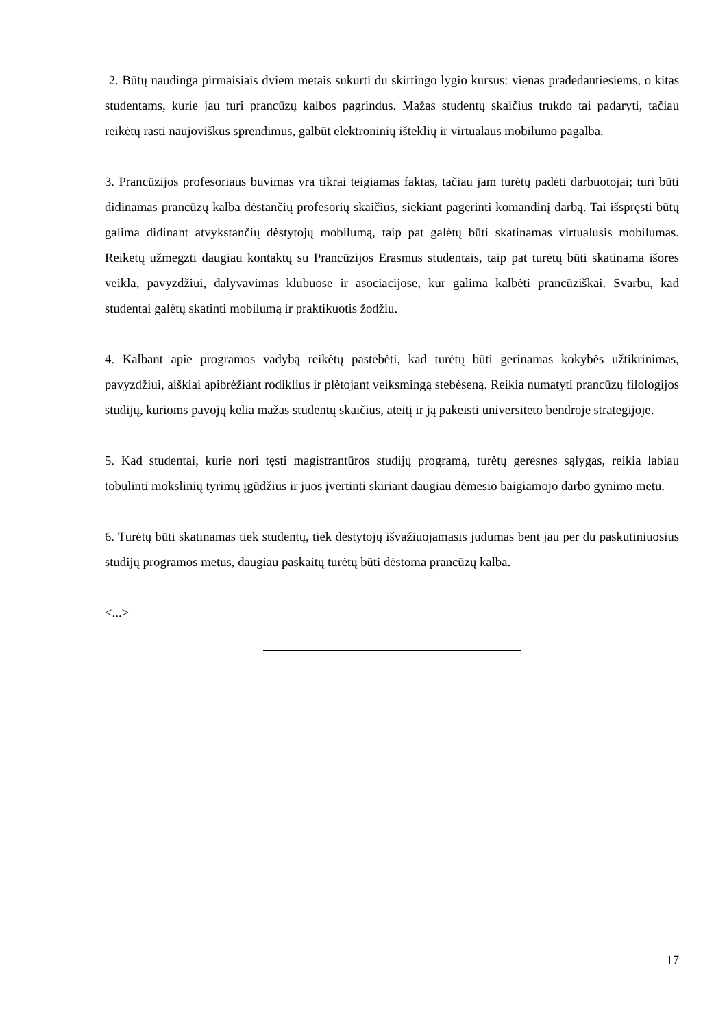2. Būtų naudinga pirmaisiais dviem metais sukurti du skirtingo lygio kursus: vienas pradedantiesiems, o kitas studentams, kurie jau turi prancūzų kalbos pagrindus. Mažas studentų skaičius trukdo tai padaryti, tačiau reikėtų rasti naujoviškus sprendimus, galbūt elektroninių išteklių ir virtualaus mobilumo pagalba.
3. Prancūzijos profesoriaus buvimas yra tikrai teigiamas faktas, tačiau jam turėtų padėti darbuotojai; turi būti didinamas prancūzų kalba dėstančių profesorių skaičius, siekiant pagerinti komandinį darbą. Tai išspręsti būtų galima didinant atvykstančių dėstytojų mobilumą, taip pat galėtų būti skatinamas virtualusis mobilumas. Reikėtų užmegzti daugiau kontaktų su Prancūzijos Erasmus studentais, taip pat turėtų būti skatinama išorės veikla, pavyzdžiui, dalyvavimas klubuose ir asociacijose, kur galima kalbėti prancūziškai. Svarbu, kad studentai galėtų skatinti mobilumą ir praktikuotis žodžiu.
4. Kalbant apie programos vadybą reikėtų pastebėti, kad turėtų būti gerinamas kokybės užtikrinimas, pavyzdžiui, aiškiai apibrėžiant rodiklius ir plėtojant veiksmingą stebėseną. Reikia numatyti prancūzų filologijos studijų, kurioms pavojų kelia mažas studentų skaičius, ateitį ir ją pakeisti universiteto bendroje strategijoje.
5. Kad studentai, kurie nori tęsti magistrantūros studijų programą, turėtų geresnes sąlygas, reikia labiau tobulinti mokslinių tyrimų įgūdžius ir juos įvertinti skiriant daugiau dėmesio baigiamojo darbo gynimo metu.
6. Turėtų būti skatinamas tiek studentų, tiek dėstytojų išvažiuojamasis judumas bent jau per du paskutiniuosius studijų programos metus, daugiau paskaitų turėtų būti dėstoma prancūzų kalba.
<...>
17